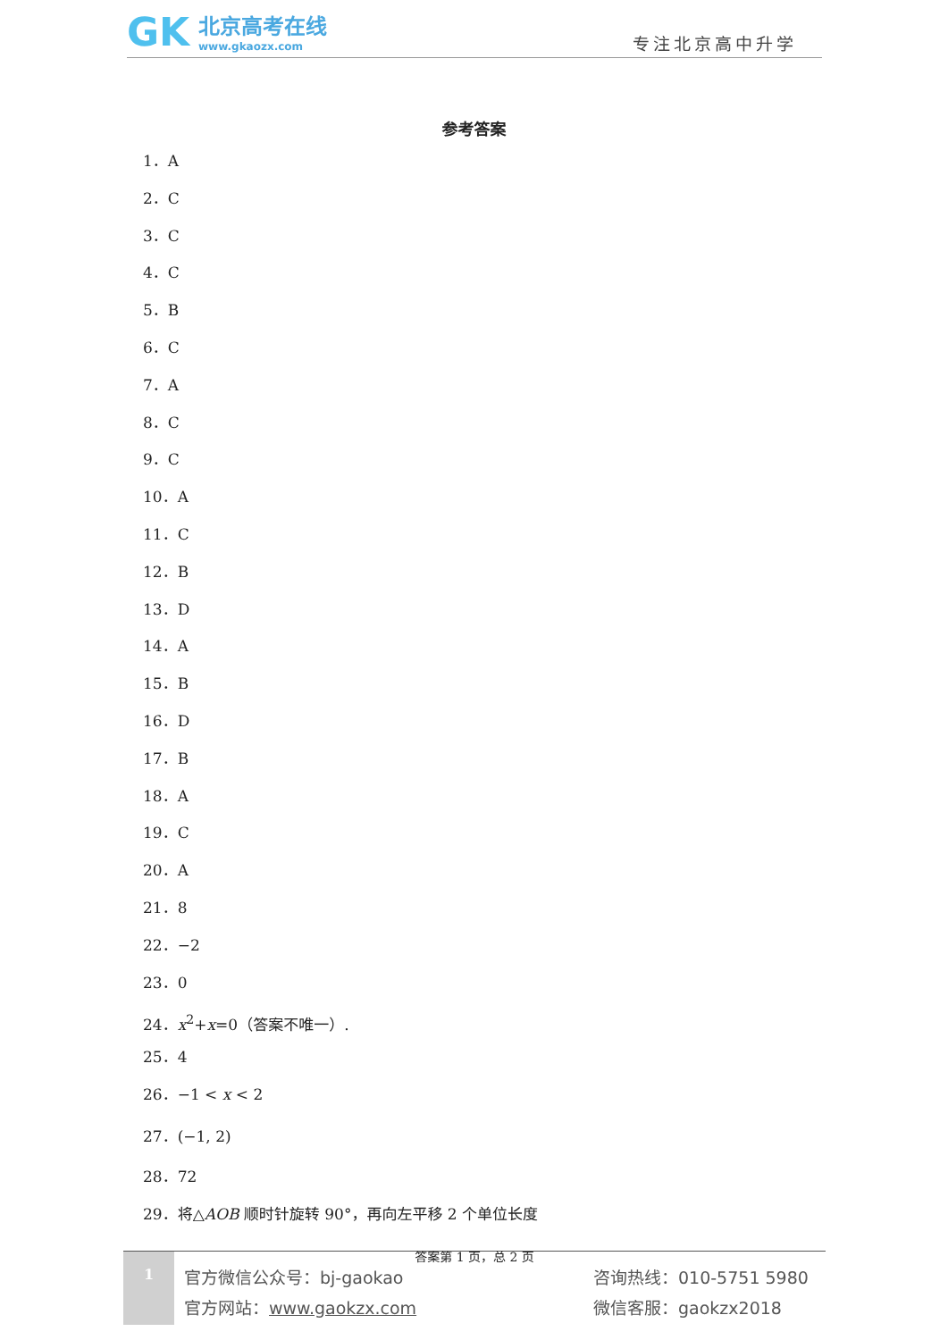GK 北京高考在线
www.gkaozx.com
专注北京高中升学
参考答案
1．A
2．C
3．C
4．C
5．B
6．C
7．A
8．C
9．C
10．A
11．C
12．B
13．D
14．A
15．B
16．D
17．B
18．A
19．C
20．A
21．8
22．−2
23．0
24．x<sup>2</sup>+x=0（答案不唯一）.
25．4
26．−1 < x < 2
27．(−1, 2)
28．72
29．将△AOB 顺时针旋转 90°，再向左平移 2 个单位长度
1 答案第 1 页，总 2 页
官方微信公众号：bj-gaokao
官方网站：www.gaokzx.com
咨询热线：010-5751 5980
微信客服：gaokzx2018